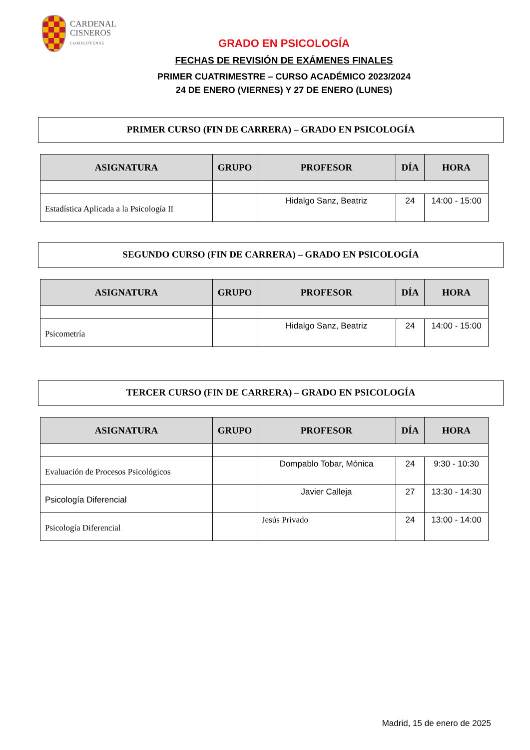CARDENAL
CISNEROS
COMPLUTENSE
GRADO EN PSICOLOGÍA
FECHAS DE REVISIÓN DE EXÁMENES FINALES
PRIMER CUATRIMESTRE – CURSO ACADÉMICO 2023/2024
24 DE ENERO (VIERNES) Y 27 DE ENERO (LUNES)
PRIMER CURSO (FIN DE CARRERA) – GRADO EN PSICOLOGÍA
| ASIGNATURA | GRUPO | PROFESOR | DÍA | HORA |
| --- | --- | --- | --- | --- |
| Estadística Aplicada a la Psicología II | | Hidalgo Sanz, Beatriz | 24 | 14:00 - 15:00 |
SEGUNDO CURSO (FIN DE CARRERA) – GRADO EN PSICOLOGÍA
| ASIGNATURA | GRUPO | PROFESOR | DÍA | HORA |
| --- | --- | --- | --- | --- |
| Psicometría | | Hidalgo Sanz, Beatriz | 24 | 14:00 - 15:00 |
TERCER CURSO (FIN DE CARRERA) – GRADO EN PSICOLOGÍA
| ASIGNATURA | GRUPO | PROFESOR | DÍA | HORA |
| --- | --- | --- | --- | --- |
| Evaluación de Procesos Psicológicos | | Dompablo Tobar, Mónica | 24 | 9:30 - 10:30 |
| Psicología Diferencial | | Javier Calleja | 27 | 13:30 - 14:30 |
| Psicología Diferencial | | Jesús Privado | 24 | 13:00 - 14:00 |
Madrid, 15 de enero de 2025